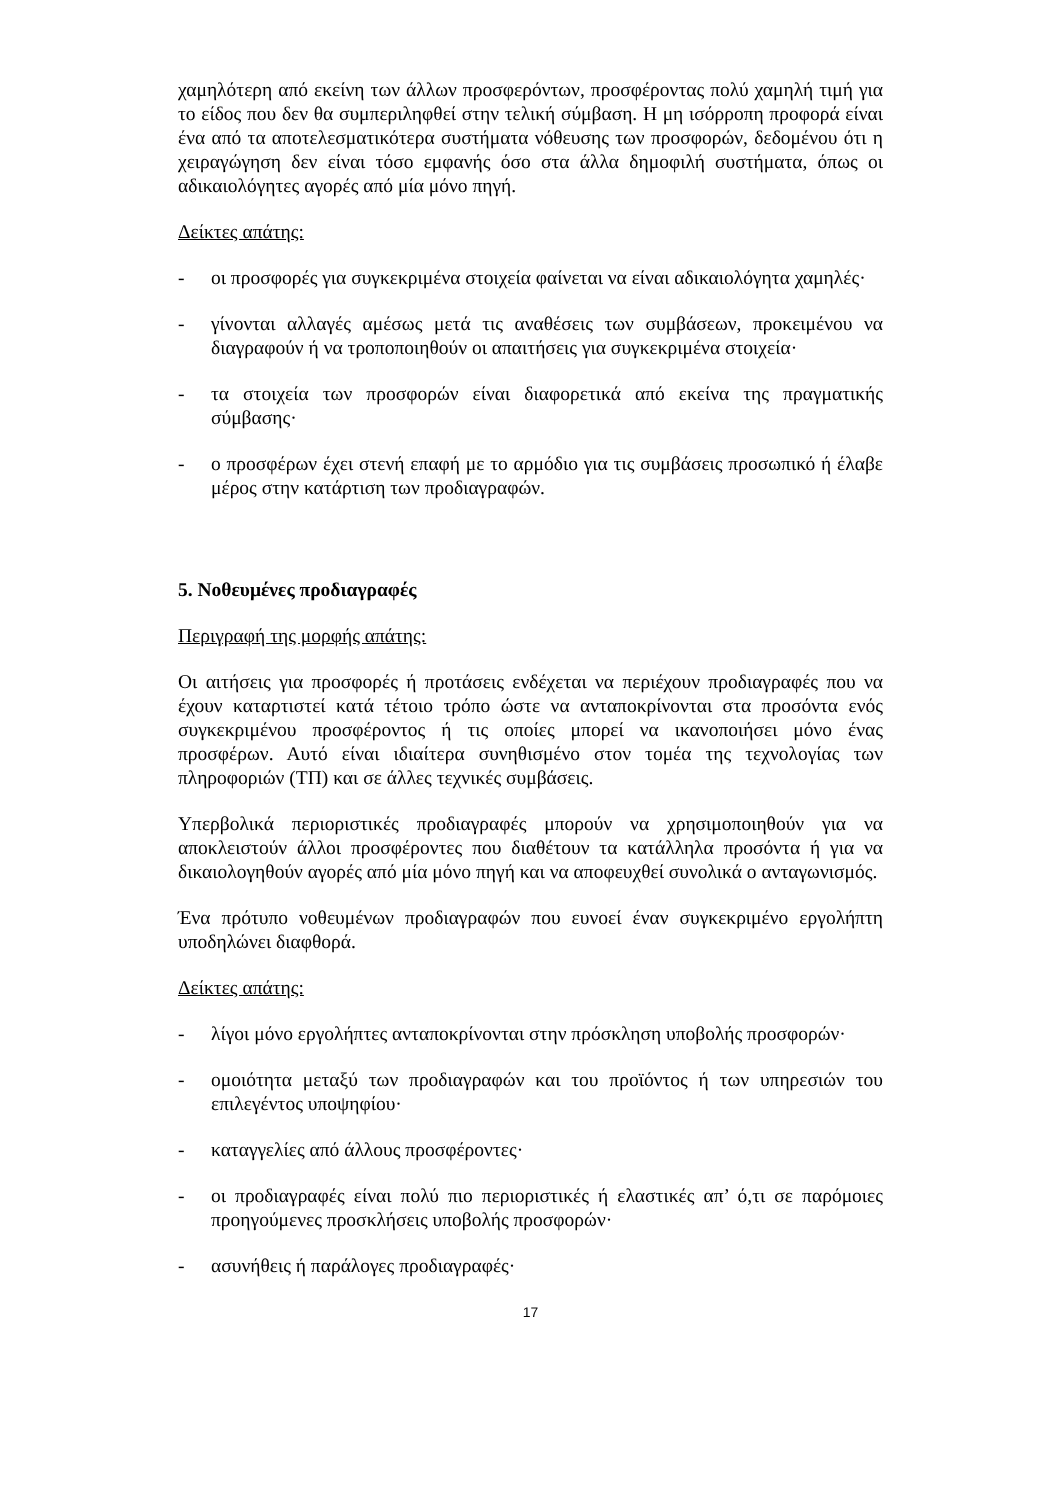χαμηλότερη από εκείνη των άλλων προσφερόντων, προσφέροντας πολύ χαμηλή τιμή για το είδος που δεν θα συμπεριληφθεί στην τελική σύμβαση. Η μη ισόρροπη προφορά είναι ένα από τα αποτελεσματικότερα συστήματα νόθευσης των προσφορών, δεδομένου ότι η χειραγώγηση δεν είναι τόσο εμφανής όσο στα άλλα δημοφιλή συστήματα, όπως οι αδικαιολόγητες αγορές από μία μόνο πηγή.
Δείκτες απάτης:
- οι προσφορές για συγκεκριμένα στοιχεία φαίνεται να είναι αδικαιολόγητα χαμηλές·
- γίνονται αλλαγές αμέσως μετά τις αναθέσεις των συμβάσεων, προκειμένου να διαγραφούν ή να τροποποιηθούν οι απαιτήσεις για συγκεκριμένα στοιχεία·
- τα στοιχεία των προσφορών είναι διαφορετικά από εκείνα της πραγματικής σύμβασης·
- ο προσφέρων έχει στενή επαφή με το αρμόδιο για τις συμβάσεις προσωπικό ή έλαβε μέρος στην κατάρτιση των προδιαγραφών.
5. Νοθευμένες προδιαγραφές
Περιγραφή της μορφής απάτης:
Οι αιτήσεις για προσφορές ή προτάσεις ενδέχεται να περιέχουν προδιαγραφές που να έχουν καταρτιστεί κατά τέτοιο τρόπο ώστε να ανταποκρίνονται στα προσόντα ενός συγκεκριμένου προσφέροντος ή τις οποίες μπορεί να ικανοποιήσει μόνο ένας προσφέρων. Αυτό είναι ιδιαίτερα συνηθισμένο στον τομέα της τεχνολογίας των πληροφοριών (ΤΠ) και σε άλλες τεχνικές συμβάσεις.
Υπερβολικά περιοριστικές προδιαγραφές μπορούν να χρησιμοποιηθούν για να αποκλειστούν άλλοι προσφέροντες που διαθέτουν τα κατάλληλα προσόντα ή για να δικαιολογηθούν αγορές από μία μόνο πηγή και να αποφευχθεί συνολικά ο ανταγωνισμός.
Ένα πρότυπο νοθευμένων προδιαγραφών που ευνοεί έναν συγκεκριμένο εργολήπτη υποδηλώνει διαφθορά.
Δείκτες απάτης:
- λίγοι μόνο εργολήπτες ανταποκρίνονται στην πρόσκληση υποβολής προσφορών·
- ομοιότητα μεταξύ των προδιαγραφών και του προϊόντος ή των υπηρεσιών του επιλεγέντος υποψηφίου·
- καταγγελίες από άλλους προσφέροντες·
- οι προδιαγραφές είναι πολύ πιο περιοριστικές ή ελαστικές απ’ ό,τι σε παρόμοιες προηγούμενες προσκλήσεις υποβολής προσφορών·
- ασυνήθεις ή παράλογες προδιαγραφές·
17